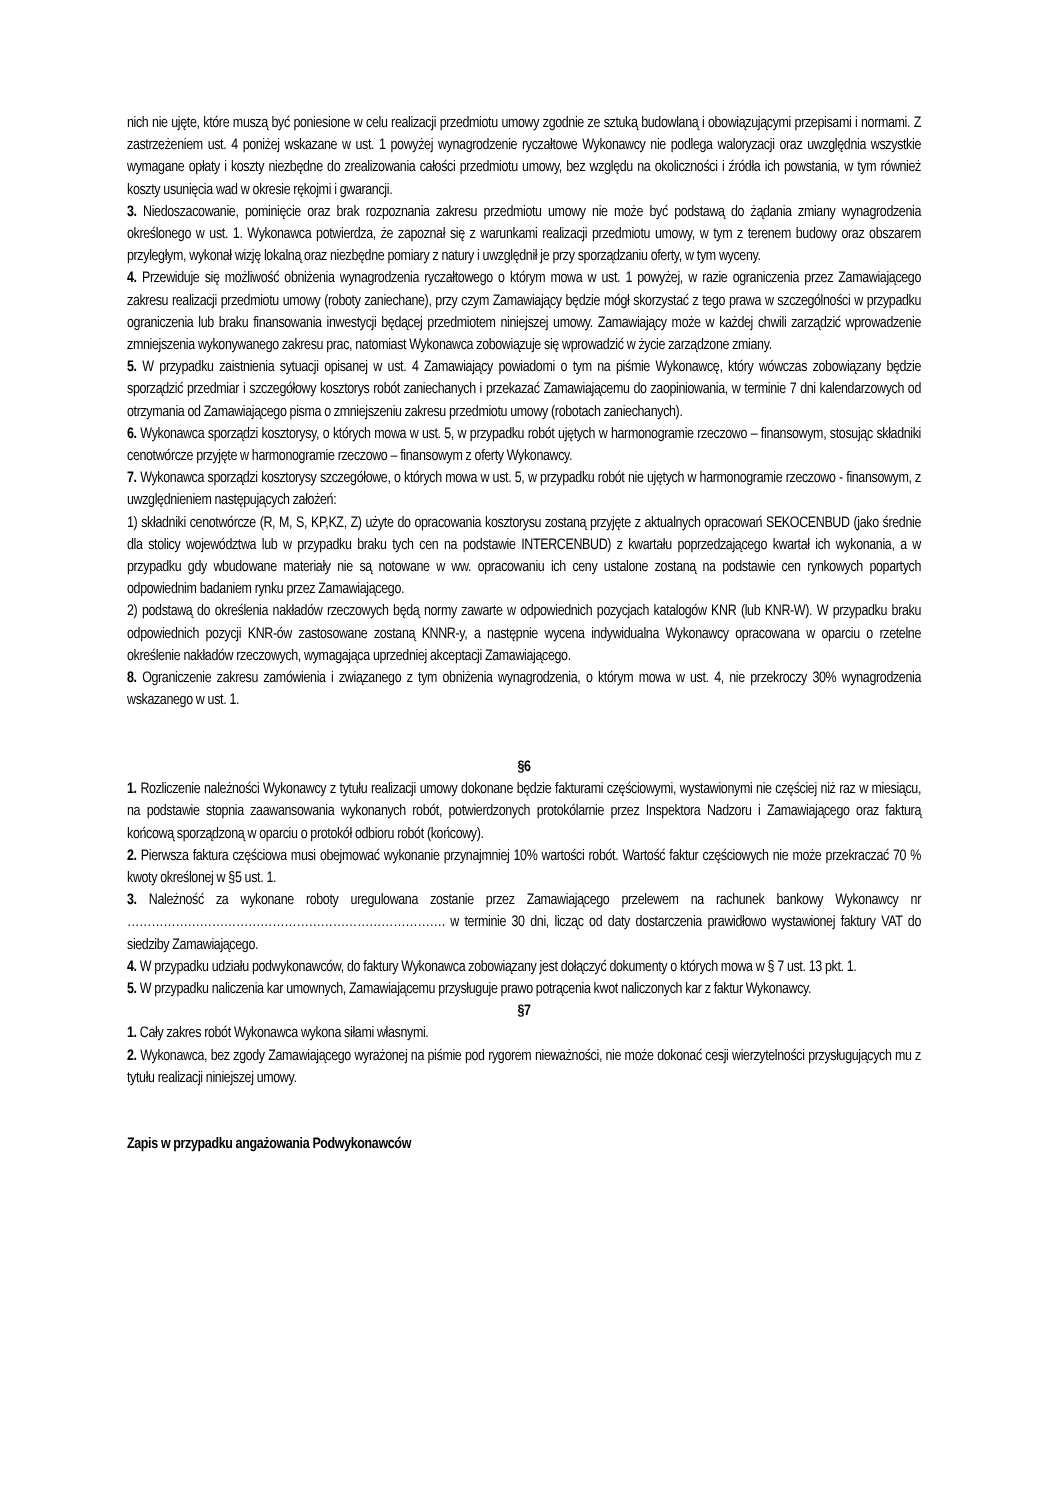nich nie ujęte, które muszą być poniesione w celu realizacji przedmiotu umowy zgodnie ze sztuką budowlaną i obowiązującymi przepisami i normami. Z zastrzeżeniem ust. 4 poniżej wskazane w ust. 1 powyżej wynagrodzenie ryczałtowe Wykonawcy nie podlega waloryzacji oraz uwzględnia wszystkie wymagane opłaty i koszty niezbędne do zrealizowania całości przedmiotu umowy, bez względu na okoliczności i źródła ich powstania, w tym również koszty usunięcia wad w okresie rękojmi i gwarancji.
3. Niedoszacowanie, pominięcie oraz brak rozpoznania zakresu przedmiotu umowy nie może być podstawą do żądania zmiany wynagrodzenia określonego w ust. 1. Wykonawca potwierdza, że zapoznał się z warunkami realizacji przedmiotu umowy, w tym z terenem budowy oraz obszarem przyległym, wykonał wizję lokalną oraz niezbędne pomiary z natury i uwzględnił je przy sporządzaniu oferty, w tym wyceny.
4. Przewiduje się możliwość obniżenia wynagrodzenia ryczałtowego o którym mowa w ust. 1 powyżej, w razie ograniczenia przez Zamawiającego zakresu realizacji przedmiotu umowy (roboty zaniechane), przy czym Zamawiający będzie mógł skorzystać z tego prawa w szczególności w przypadku ograniczenia lub braku finansowania inwestycji będącej przedmiotem niniejszej umowy. Zamawiający może w każdej chwili zarządzić wprowadzenie zmniejszenia wykonywanego zakresu prac, natomiast Wykonawca zobowiązuje się wprowadzić w życie zarządzone zmiany.
5. W przypadku zaistnienia sytuacji opisanej w ust. 4 Zamawiający powiadomi o tym na piśmie Wykonawcę, który wówczas zobowiązany będzie sporządzić przedmiar i szczegółowy kosztorys robót zaniechanych i przekazać Zamawiającemu do zaopiniowania, w terminie 7 dni kalendarzowych od otrzymania od Zamawiającego pisma o zmniejszeniu zakresu przedmiotu umowy (robotach zaniechanych).
6. Wykonawca sporządzi kosztorysy, o których mowa w ust. 5, w przypadku robót ujętych w harmonogramie rzeczowo – finansowym, stosując składniki cenotwórcze przyjęte w harmonogramie rzeczowo – finansowym z oferty Wykonawcy.
7. Wykonawca sporządzi kosztorysy szczegółowe, o których mowa w ust. 5, w przypadku robót nie ujętych w harmonogramie rzeczowo - finansowym, z uwzględnieniem następujących założeń:
1) składniki cenotwórcze (R, M, S, KP,KZ, Z) użyte do opracowania kosztorysu zostaną przyjęte z aktualnych opracowań SEKOCENBUD (jako średnie dla stolicy województwa lub w przypadku braku tych cen na podstawie INTERCENBUD) z kwartału poprzedzającego kwartał ich wykonania, a w przypadku gdy wbudowane materiały nie są notowane w ww. opracowaniu ich ceny ustalone zostaną na podstawie cen rynkowych popartych odpowiednim badaniem rynku przez Zamawiającego.
2) podstawą do określenia nakładów rzeczowych będą normy zawarte w odpowiednich pozycjach katalogów KNR (lub KNR-W). W przypadku braku odpowiednich pozycji KNR-ów zastosowane zostaną KNNR-y, a następnie wycena indywidualna Wykonawcy opracowana w oparciu o rzetelne określenie nakładów rzeczowych, wymagająca uprzedniej akceptacji Zamawiającego.
8. Ograniczenie zakresu zamówienia i związanego z tym obniżenia wynagrodzenia, o którym mowa w ust. 4, nie przekroczy 30% wynagrodzenia wskazanego w ust. 1.
§6
1. Rozliczenie należności Wykonawcy z tytułu realizacji umowy dokonane będzie fakturami częściowymi, wystawionymi nie częściej niż raz w miesiącu, na podstawie stopnia zaawansowania wykonanych robót, potwierdzonych protokólarnie przez Inspektora Nadzoru i Zamawiającego oraz fakturą końcową sporządzoną w oparciu o protokół odbioru robót (końcowy).
2. Pierwsza faktura częściowa musi obejmować wykonanie przynajmniej 10% wartości robót. Wartość faktur częściowych nie może przekraczać 70 % kwoty określonej w §5 ust. 1.
3. Należność za wykonane roboty uregulowana zostanie przez Zamawiającego przelewem na rachunek bankowy Wykonawcy nr ……………………………………………………………………. w terminie 30 dni, licząc od daty dostarczenia prawidłowo wystawionej faktury VAT do siedziby Zamawiającego.
4. W przypadku udziału podwykonawców, do faktury Wykonawca zobowiązany jest dołączyć dokumenty o których mowa w § 7 ust. 13 pkt. 1.
5. W przypadku naliczenia kar umownych, Zamawiającemu przysługuje prawo potrącenia kwot naliczonych kar z faktur Wykonawcy.
§7
1. Cały zakres robót Wykonawca wykona siłami własnymi.
2. Wykonawca, bez zgody Zamawiającego wyrażonej na piśmie pod rygorem nieważności, nie może dokonać cesji wierzytelności przysługujących mu z tytułu realizacji niniejszej umowy.
Zapis w przypadku angażowania Podwykonawców